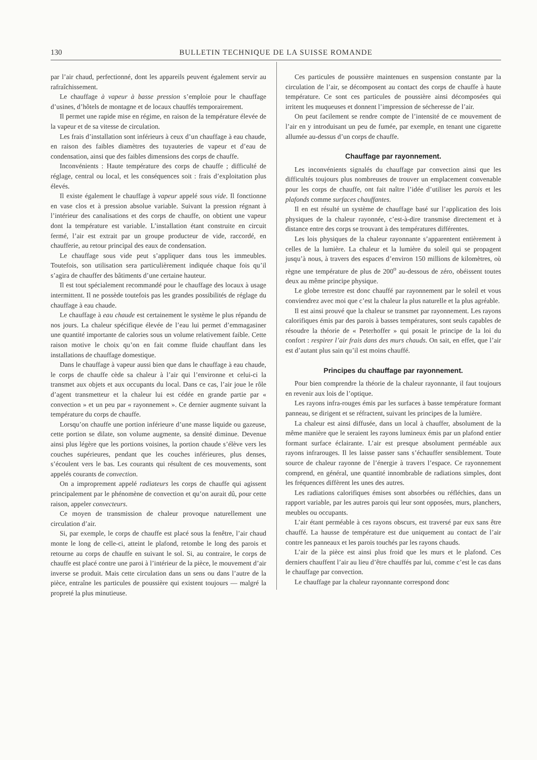130 BULLETIN TECHNIQUE DE LA SUISSE ROMANDE
par l’air chaud, perfectionné, dont les appareils peuvent également servir au rafraîchissement.
Le chauffage à vapeur à basse pression s’emploie pour le chauffage d’usines, d’hôtels de montagne et de locaux chauffés temporairement.
Il permet une rapide mise en régime, en raison de la température élevée de la vapeur et de sa vitesse de circulation.
Les frais d’installation sont inférieurs à ceux d’un chauffage à eau chaude, en raison des faibles diamètres des tuyauteries de vapeur et d’eau de condensation, ainsi que des faibles dimensions des corps de chauffe.
Inconvénients : Haute température des corps de chauffe ; difficulté de réglage, central ou local, et les conséquences soit : frais d’exploitation plus élevés.
Il existe également le chauffage à vapeur appelé sous vide. Il fonctionne en vase clos et à pression absolue variable. Suivant la pression régnant à l’intérieur des canalisations et des corps de chauffe, on obtient une vapeur dont la température est variable. L’installation étant construite en circuit fermé, l’air est extrait par un groupe producteur de vide, raccordé, en chaufferie, au retour principal des eaux de condensation.
Le chauffage sous vide peut s’appliquer dans tous les immeubles. Toutefois, son utilisation sera particulièrement indiquée chaque fois qu’il s’agira de chauffer des bâtiments d’une certaine hauteur.
Il est tout spécialement recommandé pour le chauffage des locaux à usage intermittent. Il ne possède toutefois pas les grandes possibilités de réglage du chauffage à eau chaude.
Le chauffage à eau chaude est certainement le système le plus répandu de nos jours. La chaleur spécifique élevée de l’eau lui permet d’emmagasiner une quantité importante de calories sous un volume relativement faible. Cette raison motive le choix qu’on en fait comme fluide chauffant dans les installations de chauffage domestique.
Dans le chauffage à vapeur aussi bien que dans le chauffage à eau chaude, le corps de chauffe cède sa chaleur à l’air qui l’environne et celui-ci la transmet aux objets et aux occupants du local. Dans ce cas, l’air joue le rôle d’agent transmetteur et la chaleur lui est cédée en grande partie par « convection » et un peu par « rayonnement ». Ce dernier augmente suivant la température du corps de chauffe.
Lorsqu’on chauffe une portion inférieure d’une masse liquide ou gazeuse, cette portion se dilate, son volume augmente, sa densité diminue. Devenue ainsi plus légère que les portions voisines, la portion chaude s’élève vers les couches supérieures, pendant que les couches inférieures, plus denses, s’écoulent vers le bas. Les courants qui résultent de ces mouvements, sont appelés courants de convection.
On a improprement appelé radiateurs les corps de chauffe qui agissent principalement par le phénomène de convection et qu’on aurait dû, pour cette raison, appeler convecteurs.
Ce moyen de transmission de chaleur provoque naturellement une circulation d’air.
Si, par exemple, le corps de chauffe est placé sous la fenêtre, l’air chaud monte le long de celle-ci, atteint le plafond, retombe le long des parois et retourne au corps de chauffe en suivant le sol. Si, au contraire, le corps de chauffe est placé contre une paroi à l’intérieur de la pièce, le mouvement d’air inverse se produit. Mais cette circulation dans un sens ou dans l’autre de la pièce, entraîne les particules de poussière qui existent toujours — malgré la propreté la plus minutieuse.
Ces particules de poussière maintenues en suspension constante par la circulation de l’air, se décomposent au contact des corps de chauffe à haute température. Ce sont ces particules de poussière ainsi décomposées qui irritent les muqueuses et donnent l’impression de sécheresse de l’air.
On peut facilement se rendre compte de l’intensité de ce mouvement de l’air en y introduisant un peu de fumée, par exemple, en tenant une cigarette allumée au-dessus d’un corps de chauffe.
Chauffage par rayonnement.
Les inconvénients signalés du chauffage par convection ainsi que les difficultés toujours plus nombreuses de trouver un emplacement convenable pour les corps de chauffe, ont fait naître l’idée d’utiliser les parois et les plafonds comme surfaces chauffantes.
Il en est résulté un système de chauffage basé sur l’application des lois physiques de la chaleur rayonnée, c’est-à-dire transmise directement et à distance entre des corps se trouvant à des températures différentes.
Les lois physiques de la chaleur rayonnante s’apparentent entièrement à celles de la lumière. La chaleur et la lumière du soleil qui se propagent jusqu’à nous, à travers des espaces d’environ 150 millions de kilomètres, où règne une température de plus de 200<sup>o</sup> au-dessous de zéro, obéissent toutes deux au même principe physique.
Le globe terrestre est donc chauffé par rayonnement par le soleil et vous conviendrez avec moi que c’est la chaleur la plus naturelle et la plus agréable.
Il est ainsi prouvé que la chaleur se transmet par rayonnement. Les rayons calorifiques émis par des parois à basses températures, sont seuls capables de résoudre la théorie de « Peterhoffer » qui posait le principe de la loi du confort : respirer l’air frais dans des murs chauds. On sait, en effet, que l’air est d’autant plus sain qu’il est moins chauffé.
Principes du chauffage par rayonnement.
Pour bien comprendre la théorie de la chaleur rayonnante, il faut toujours en revenir aux lois de l’optique.
Les rayons infra-rouges émis par les surfaces à basse température formant panneau, se dirigent et se réfractent, suivant les principes de la lumière.
La chaleur est ainsi diffusée, dans un local à chauffer, absolument de la même manière que le seraient les rayons lumineux émis par un plafond entier formant surface éclairante. L’air est presque absolument perméable aux rayons infrarouges. Il les laisse passer sans s’échauffer sensiblement. Toute source de chaleur rayonne de l’énergie à travers l’espace. Ce rayonnement comprend, en général, une quantité innombrable de radiations simples, dont les fréquences diffèrent les unes des autres.
Les radiations calorifiques émises sont absorbées ou réfléchies, dans un rapport variable, par les autres parois qui leur sont opposées, murs, planchers, meubles ou occupants.
L’air étant perméable à ces rayons obscurs, est traversé par eux sans être chauffé. La hausse de température est due uniquement au contact de l’air contre les panneaux et les parois touchés par les rayons chauds.
L’air de la pièce est ainsi plus froid que les murs et le plafond. Ces derniers chauffent l’air au lieu d’être chauffés par lui, comme c’est le cas dans le chauffage par convection.
Le chauffage par la chaleur rayonnante correspond donc